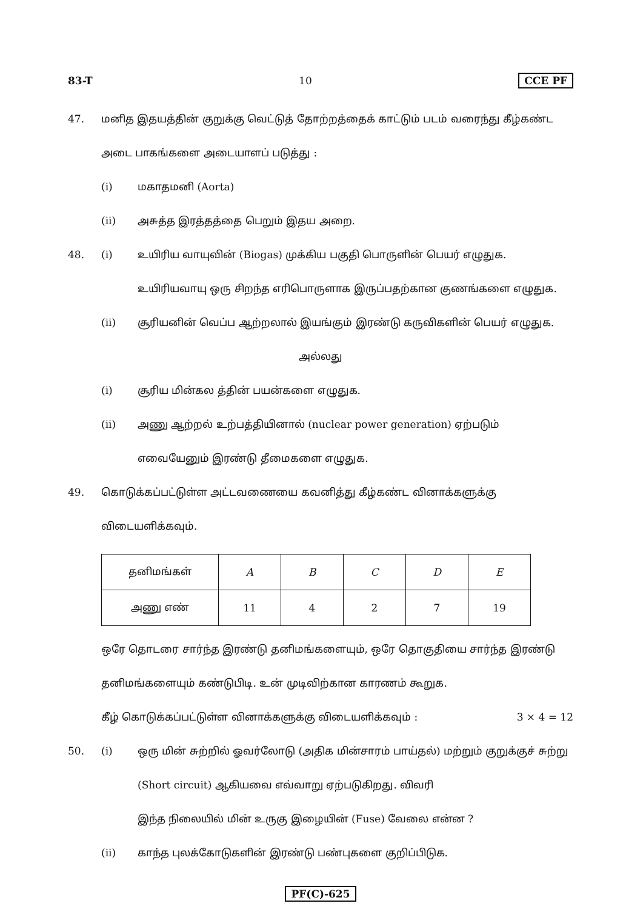83-T 10 CCE PF
47. மனித இதயத்தின் குறுக்கு வெட்டுத் தோற்றத்தைக் காட்டும் படம் வரைந்து கீழ்கண்ட அடை பாகங்களை அடையாளப் படுத்து :
(i) மகாதமனி (Aorta)
(ii) அசுத்த இரத்தத்தை பெறும் இதய அறை.
48. (i) உயிரிய வாயுவின் (Biogas) முக்கிய பகுதி பொருளின் பெயர் எழுதுக. உயிரியவாயு ஒரு சிறந்த எரிபொருளாக இருப்பதற்கான குணங்களை எழுதுக.
(ii) சூரியனின் வெப்ப ஆற்றலால் இயங்கும் இரண்டு கருவிகளின் பெயர் எழுதுக.
அல்லது
(i) சூரிய மின்கல த்தின் பயன்களை எழுதுக.
(ii) அணு ஆற்றல் உற்பத்தியினால் (nuclear power generation) ஏற்படும் எவையேனும் இரண்டு தீமைகளை எழுதுக.
49. கொடுக்கப்பட்டுள்ள அட்டவணையை கவனித்து கீழ்கண்ட வினாக்களுக்கு விடையளிக்கவும்.
| தனிமங்கள் | A | B | C | D | E |
| அணு எண் | 11 | 4 | 2 | 7 | 19 |
ஒரே தொடரை சார்ந்த இரண்டு தனிமங்களையும், ஒரே தொகுதியை சார்ந்த இரண்டு தனிமங்களையும் கண்டுபிடி. உன் முடிவிற்கான காரணம் கூறுக.
கீழ் கொடுக்கப்பட்டுள்ள வினாக்களுக்கு விடையளிக்கவும் :
3 × 4 = 12
50. (i) ஒரு மின் சுற்றில் ஓவர்லோடு (அதிக மின்சாரம் பாய்தல்) மற்றும் குறுக்குச் சுற்று (Short circuit) ஆகியவை எவ்வாறு ஏற்படுகிறது. விவரி
இந்த நிலையில் மின் உருகு இழையின் (Fuse) வேலை என்ன ?
(ii) காந்த புலக்கோடுகளின் இரண்டு பண்புகளை குறிப்பிடுக.
PF(C)-625